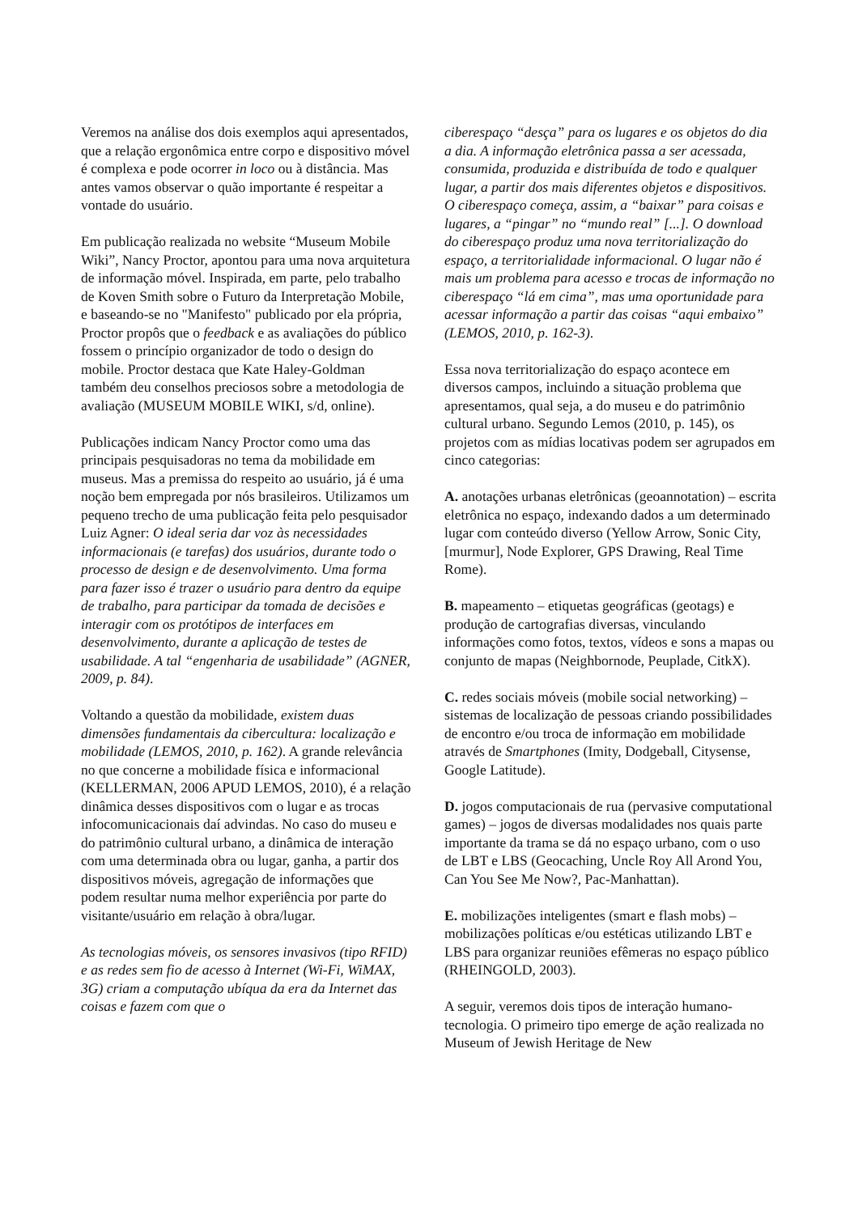Veremos na análise dos dois exemplos aqui apresentados, que a relação ergonômica entre corpo e dispositivo móvel é complexa e pode ocorrer in loco ou à distância. Mas antes vamos observar o quão importante é respeitar a vontade do usuário.
Em publicação realizada no website “Museum Mobile Wiki”, Nancy Proctor, apontou para uma nova arquitetura de informação móvel. Inspirada, em parte, pelo trabalho de Koven Smith sobre o Futuro da Interpretação Mobile, e baseando-se no "Manifesto" publicado por ela própria, Proctor propôs que o feedback e as avaliações do público fossem o princípio organizador de todo o design do mobile. Proctor destaca que Kate Haley-Goldman também deu conselhos preciosos sobre a metodologia de avaliação (MUSEUM MOBILE WIKI, s/d, online).
Publicações indicam Nancy Proctor como uma das principais pesquisadoras no tema da mobilidade em museus. Mas a premissa do respeito ao usuário, já é uma noção bem empregada por nós brasileiros. Utilizamos um pequeno trecho de uma publicação feita pelo pesquisador Luiz Agner: O ideal seria dar voz às necessidades informacionais (e tarefas) dos usuários, durante todo o processo de design e de desenvolvimento. Uma forma para fazer isso é trazer o usuário para dentro da equipe de trabalho, para participar da tomada de decisões e interagir com os protótipos de interfaces em desenvolvimento, durante a aplicação de testes de usabilidade. A tal “engenharia de usabilidade” (AGNER, 2009, p. 84).
Voltando a questão da mobilidade, existem duas dimensões fundamentais da cibercultura: localização e mobilidade (LEMOS, 2010, p. 162). A grande relevância no que concerne a mobilidade física e informacional (KELLERMAN, 2006 APUD LEMOS, 2010), é a relação dinâmica desses dispositivos com o lugar e as trocas infocomunicacionais daí advindas. No caso do museu e do patrimônio cultural urbano, a dinâmica de interação com uma determinada obra ou lugar, ganha, a partir dos dispositivos móveis, agregação de informações que podem resultar numa melhor experiência por parte do visitante/usuário em relação à obra/lugar.
As tecnologias móveis, os sensores invasivos (tipo RFID) e as redes sem fio de acesso à Internet (Wi-Fi, WiMAX, 3G) criam a computação ubíqua da era da Internet das coisas e fazem com que o
ciberespaço “desça” para os lugares e os objetos do dia a dia. A informação eletrônica passa a ser acessada, consumida, produzida e distribuída de todo e qualquer lugar, a partir dos mais diferentes objetos e dispositivos. O ciberespaço começa, assim, a “baixar” para coisas e lugares, a “pingar” no “mundo real” [...]. O download do ciberespaço produz uma nova territorialização do espaço, a territorialidade informacional. O lugar não é mais um problema para acesso e trocas de informação no ciberespaço “lá em cima”, mas uma oportunidade para acessar informação a partir das coisas “aqui embaixo” (LEMOS, 2010, p. 162-3).
Essa nova territorialização do espaço acontece em diversos campos, incluindo a situação problema que apresentamos, qual seja, a do museu e do patrimônio cultural urbano. Segundo Lemos (2010, p. 145), os projetos com as mídias locativas podem ser agrupados em cinco categorias:
A. anotações urbanas eletrônicas (geoannotation) – escrita eletrônica no espaço, indexando dados a um determinado lugar com conteúdo diverso (Yellow Arrow, Sonic City, [murmur], Node Explorer, GPS Drawing, Real Time Rome).
B. mapeamento – etiquetas geográficas (geotags) e produção de cartografias diversas, vinculando informações como fotos, textos, vídeos e sons a mapas ou conjunto de mapas (Neighbornode, Peuplade, CitkX).
C. redes sociais móveis (mobile social networking) – sistemas de localização de pessoas criando possibilidades de encontro e/ou troca de informação em mobilidade através de Smartphones (Imity, Dodgeball, Citysense, Google Latitude).
D. jogos computacionais de rua (pervasive computational games) – jogos de diversas modalidades nos quais parte importante da trama se dá no espaço urbano, com o uso de LBT e LBS (Geocaching, Uncle Roy All Arond You, Can You See Me Now?, Pac-Manhattan).
E. mobilizações inteligentes (smart e flash mobs) – mobilizações políticas e/ou estéticas utilizando LBT e LBS para organizar reuniões efêmeras no espaço público (RHEINGOLD, 2003).
A seguir, veremos dois tipos de interação humano-tecnologia. O primeiro tipo emerge de ação realizada no Museum of Jewish Heritage de New